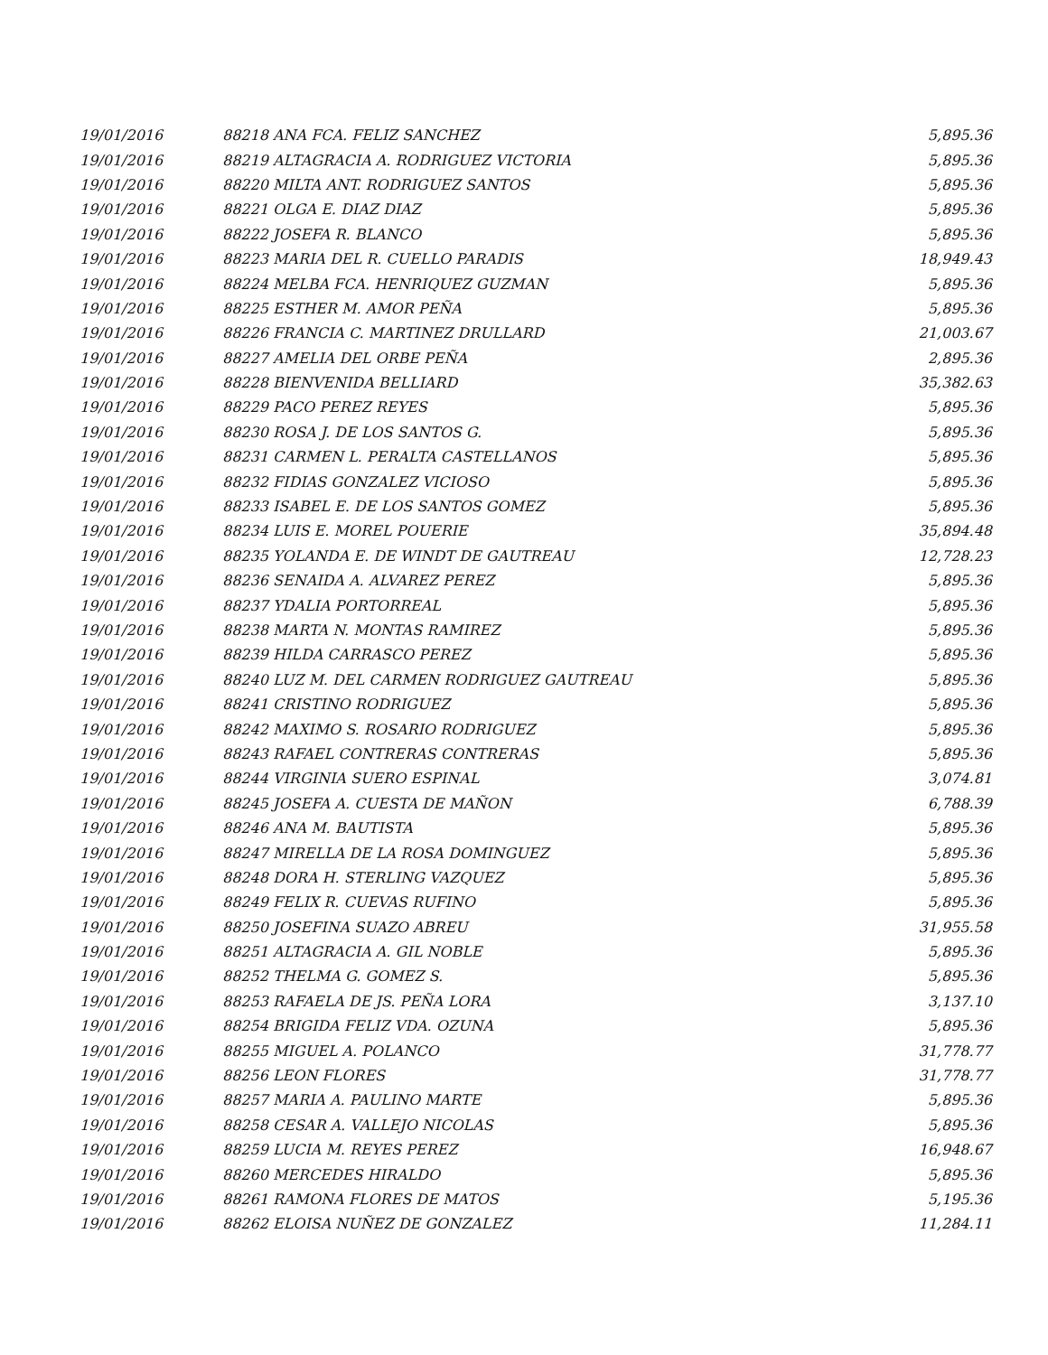| 19/01/2016 | 88218 ANA FCA. FELIZ SANCHEZ | 5,895.36 |
| 19/01/2016 | 88219 ALTAGRACIA A. RODRIGUEZ VICTORIA | 5,895.36 |
| 19/01/2016 | 88220 MILTA ANT. RODRIGUEZ SANTOS | 5,895.36 |
| 19/01/2016 | 88221 OLGA E. DIAZ DIAZ | 5,895.36 |
| 19/01/2016 | 88222 JOSEFA R. BLANCO | 5,895.36 |
| 19/01/2016 | 88223 MARIA DEL R. CUELLO PARADIS | 18,949.43 |
| 19/01/2016 | 88224 MELBA FCA. HENRIQUEZ GUZMAN | 5,895.36 |
| 19/01/2016 | 88225 ESTHER M. AMOR PEÑA | 5,895.36 |
| 19/01/2016 | 88226 FRANCIA C. MARTINEZ DRULLARD | 21,003.67 |
| 19/01/2016 | 88227 AMELIA DEL ORBE PEÑA | 2,895.36 |
| 19/01/2016 | 88228 BIENVENIDA BELLIARD | 35,382.63 |
| 19/01/2016 | 88229 PACO PEREZ REYES | 5,895.36 |
| 19/01/2016 | 88230 ROSA J. DE LOS SANTOS G. | 5,895.36 |
| 19/01/2016 | 88231 CARMEN L. PERALTA CASTELLANOS | 5,895.36 |
| 19/01/2016 | 88232 FIDIAS GONZALEZ VICIOSO | 5,895.36 |
| 19/01/2016 | 88233 ISABEL E. DE LOS SANTOS GOMEZ | 5,895.36 |
| 19/01/2016 | 88234 LUIS E. MOREL POUERIE | 35,894.48 |
| 19/01/2016 | 88235 YOLANDA E. DE WINDT DE GAUTREAU | 12,728.23 |
| 19/01/2016 | 88236 SENAIDA A. ALVAREZ PEREZ | 5,895.36 |
| 19/01/2016 | 88237 YDALIA PORTORREAL | 5,895.36 |
| 19/01/2016 | 88238 MARTA N. MONTAS RAMIREZ | 5,895.36 |
| 19/01/2016 | 88239 HILDA CARRASCO PEREZ | 5,895.36 |
| 19/01/2016 | 88240 LUZ M. DEL CARMEN RODRIGUEZ GAUTREAU | 5,895.36 |
| 19/01/2016 | 88241 CRISTINO RODRIGUEZ | 5,895.36 |
| 19/01/2016 | 88242 MAXIMO S. ROSARIO RODRIGUEZ | 5,895.36 |
| 19/01/2016 | 88243 RAFAEL CONTRERAS CONTRERAS | 5,895.36 |
| 19/01/2016 | 88244 VIRGINIA SUERO ESPINAL | 3,074.81 |
| 19/01/2016 | 88245 JOSEFA A. CUESTA DE MAÑON | 6,788.39 |
| 19/01/2016 | 88246 ANA M. BAUTISTA | 5,895.36 |
| 19/01/2016 | 88247 MIRELLA DE LA ROSA DOMINGUEZ | 5,895.36 |
| 19/01/2016 | 88248 DORA H. STERLING VAZQUEZ | 5,895.36 |
| 19/01/2016 | 88249 FELIX R. CUEVAS RUFINO | 5,895.36 |
| 19/01/2016 | 88250 JOSEFINA SUAZO ABREU | 31,955.58 |
| 19/01/2016 | 88251 ALTAGRACIA A. GIL NOBLE | 5,895.36 |
| 19/01/2016 | 88252 THELMA G. GOMEZ S. | 5,895.36 |
| 19/01/2016 | 88253 RAFAELA DE JS. PEÑA LORA | 3,137.10 |
| 19/01/2016 | 88254 BRIGIDA FELIZ VDA. OZUNA | 5,895.36 |
| 19/01/2016 | 88255 MIGUEL A. POLANCO | 31,778.77 |
| 19/01/2016 | 88256 LEON FLORES | 31,778.77 |
| 19/01/2016 | 88257 MARIA A. PAULINO MARTE | 5,895.36 |
| 19/01/2016 | 88258 CESAR A. VALLEJO NICOLAS | 5,895.36 |
| 19/01/2016 | 88259 LUCIA M. REYES PEREZ | 16,948.67 |
| 19/01/2016 | 88260 MERCEDES HIRALDO | 5,895.36 |
| 19/01/2016 | 88261 RAMONA FLORES DE MATOS | 5,195.36 |
| 19/01/2016 | 88262 ELOISA NUÑEZ DE GONZALEZ | 11,284.11 |